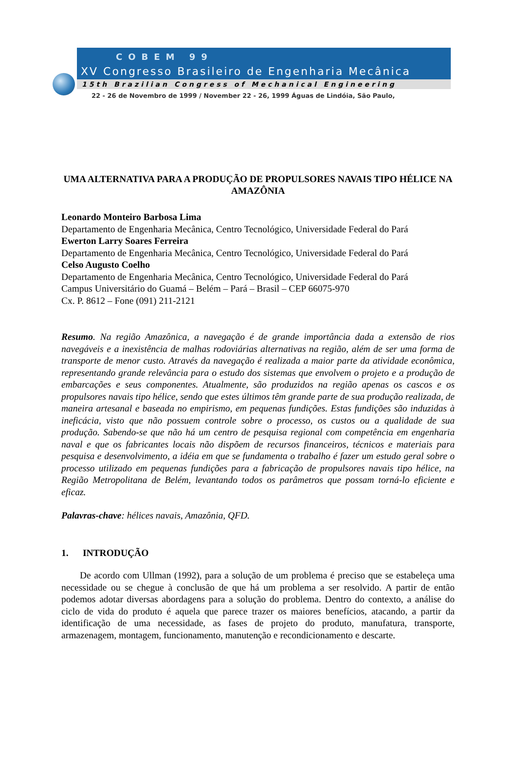COBEM 99
XV Congresso Brasileiro de Engenharia Mecânica
15th Brazilian Congress of Mechanical Engineering
22 - 26 de Novembro de 1999 / November 22 - 26, 1999 Águas de Lindóia, São Paulo,
UMA ALTERNATIVA PARA A PRODUÇÃO DE PROPULSORES NAVAIS TIPO HÉLICE NA AMAZÔNIA
Leonardo Monteiro Barbosa Lima
Departamento de Engenharia Mecânica, Centro Tecnológico, Universidade Federal do Pará
Ewerton Larry Soares Ferreira
Departamento de Engenharia Mecânica, Centro Tecnológico, Universidade Federal do Pará
Celso Augusto Coelho
Departamento de Engenharia Mecânica, Centro Tecnológico, Universidade Federal do Pará
Campus Universitário do Guamá – Belém – Pará – Brasil – CEP 66075-970
Cx. P. 8612 – Fone (091) 211-2121
Resumo. Na região Amazônica, a navegação é de grande importância dada a extensão de rios navegáveis e a inexistência de malhas rodoviárias alternativas na região, além de ser uma forma de transporte de menor custo. Através da navegação é realizada a maior parte da atividade econômica, representando grande relevância para o estudo dos sistemas que envolvem o projeto e a produção de embarcações e seus componentes. Atualmente, são produzidos na região apenas os cascos e os propulsores navais tipo hélice, sendo que estes últimos têm grande parte de sua produção realizada, de maneira artesanal e baseada no empirismo, em pequenas fundições. Estas fundições são induzidas à ineficácia, visto que não possuem controle sobre o processo, os custos ou a qualidade de sua produção. Sabendo-se que não há um centro de pesquisa regional com competência em engenharia naval e que os fabricantes locais não dispõem de recursos financeiros, técnicos e materiais para pesquisa e desenvolvimento, a idéia em que se fundamenta o trabalho é fazer um estudo geral sobre o processo utilizado em pequenas fundições para a fabricação de propulsores navais tipo hélice, na Região Metropolitana de Belém, levantando todos os parâmetros que possam torná-lo eficiente e eficaz.
Palavras-chave: hélices navais, Amazônia, QFD.
1. INTRODUÇÃO
De acordo com Ullman (1992), para a solução de um problema é preciso que se estabeleça uma necessidade ou se chegue à conclusão de que há um problema a ser resolvido. A partir de então podemos adotar diversas abordagens para a solução do problema. Dentro do contexto, a análise do ciclo de vida do produto é aquela que parece trazer os maiores benefícios, atacando, a partir da identificação de uma necessidade, as fases de projeto do produto, manufatura, transporte, armazenagem, montagem, funcionamento, manutenção e recondicionamento e descarte.